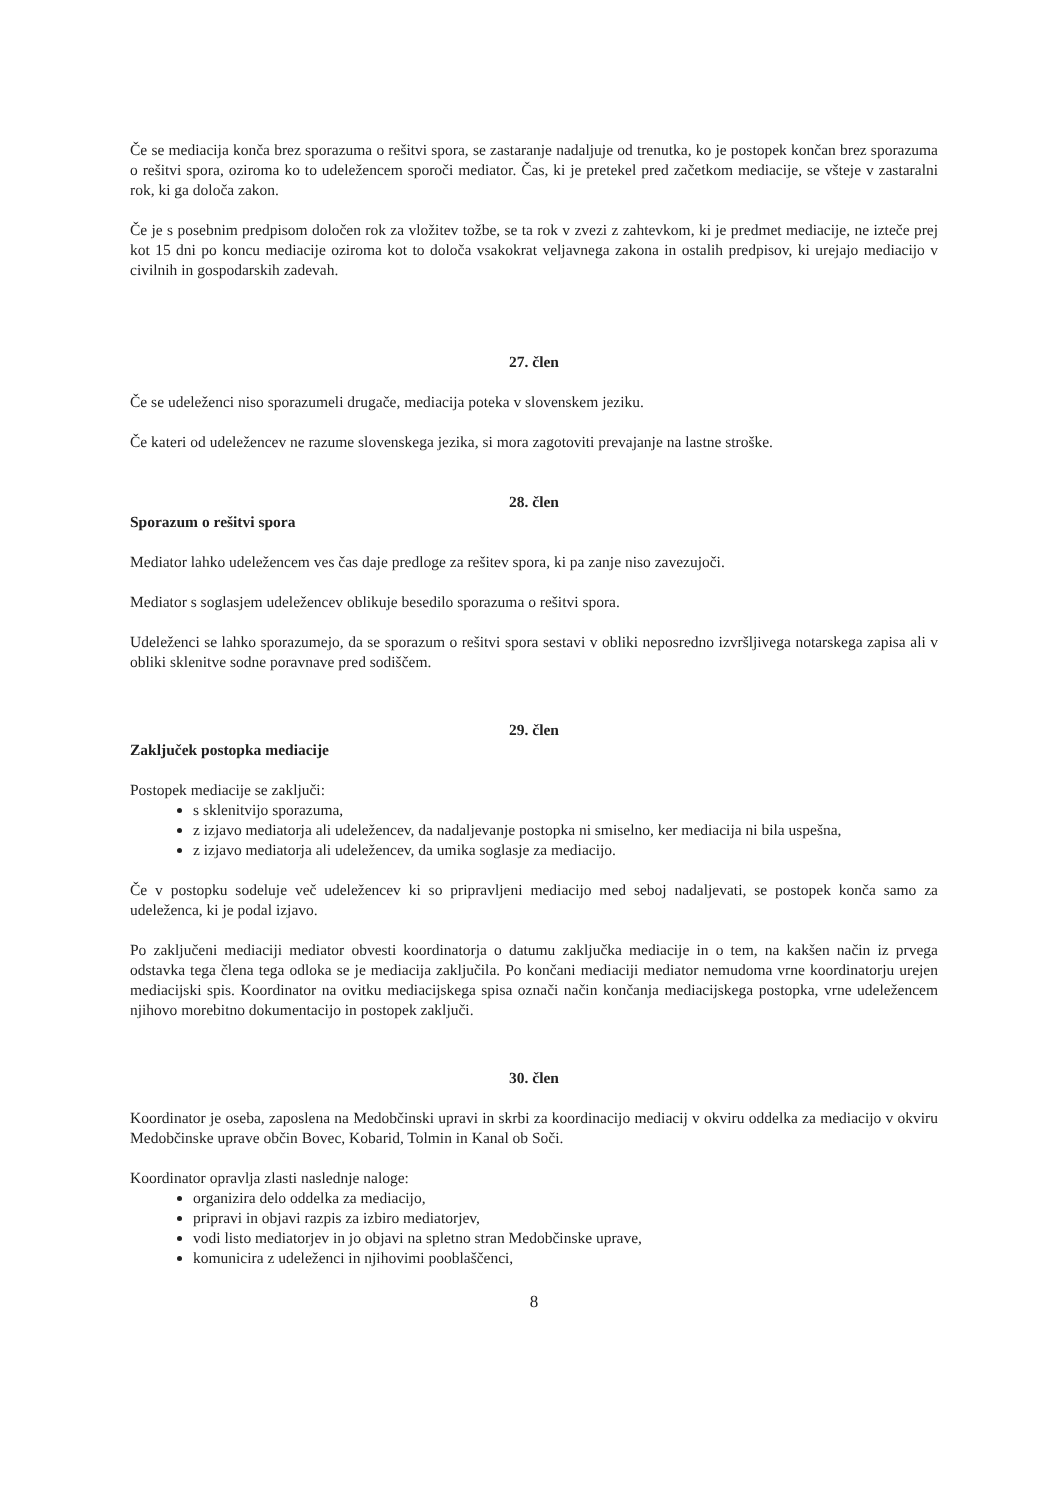Če se mediacija konča brez sporazuma o rešitvi spora, se zastaranje nadaljuje od trenutka, ko je postopek končan brez sporazuma o rešitvi spora, oziroma ko to udeležencem sporoči mediator. Čas, ki je pretekel pred začetkom mediacije, se všteje v zastaralni rok, ki ga določa zakon.
Če je s posebnim predpisom določen rok za vložitev tožbe, se ta rok v zvezi z zahtevkom, ki je predmet mediacije, ne izteče prej kot 15 dni po koncu mediacije oziroma kot to določa vsakokrat veljavnega zakona in ostalih predpisov, ki urejajo mediacijo v civilnih in gospodarskih zadevah.
27. člen
Če se udeleženci niso sporazumeli drugače, mediacija poteka v slovenskem jeziku.
Če kateri od udeležencev ne razume slovenskega jezika, si mora zagotoviti prevajanje na lastne stroške.
28. člen
Sporazum o rešitvi spora
Mediator lahko udeležencem ves čas daje predloge za rešitev spora, ki pa zanje niso zavezujoči.
Mediator s soglasjem udeležencev oblikuje besedilo sporazuma o rešitvi spora.
Udeleženci se lahko sporazumejo, da se sporazum o rešitvi spora sestavi v obliki neposredno izvršljivega notarskega zapisa ali v obliki sklenitve sodne poravnave pred sodiščem.
29. člen
Zaključek postopka mediacije
Postopek mediacije se zaključi:
s sklenitvijo sporazuma,
z izjavo mediatorja ali udeležencev, da nadaljevanje postopka ni smiselno, ker mediacija ni bila uspešna,
z izjavo mediatorja ali udeležencev, da umika soglasje za mediacijo.
Če v postopku sodeluje več udeležencev ki so pripravljeni mediacijo med seboj nadaljevati, se postopek konča samo za udeleženca, ki je podal izjavo.
Po zaključeni mediaciji mediator obvesti koordinatorja o datumu zaključka mediacije in o tem, na kakšen način iz prvega odstavka tega člena tega odloka se je mediacija zaključila. Po končani mediaciji mediator nemudoma vrne koordinatorju urejen mediacijski spis. Koordinator na ovitku mediacijskega spisa označi način končanja mediacijskega postopka, vrne udeležencem njihovo morebitno dokumentacijo in postopek zaključi.
30. člen
Koordinator je oseba, zaposlena na Medobčinski upravi in skrbi za koordinacijo mediacij v okviru oddelka za mediacijo v okviru Medobčinske uprave občin Bovec, Kobarid, Tolmin in Kanal ob Soči.
Koordinator opravlja zlasti naslednje naloge:
organizira delo oddelka za mediacijo,
pripravi in objavi razpis za izbiro mediatorjev,
vodi listo mediatorjev in jo objavi na spletno stran Medobčinske uprave,
komunicira z udeleženci in njihovimi pooblaščenci,
8